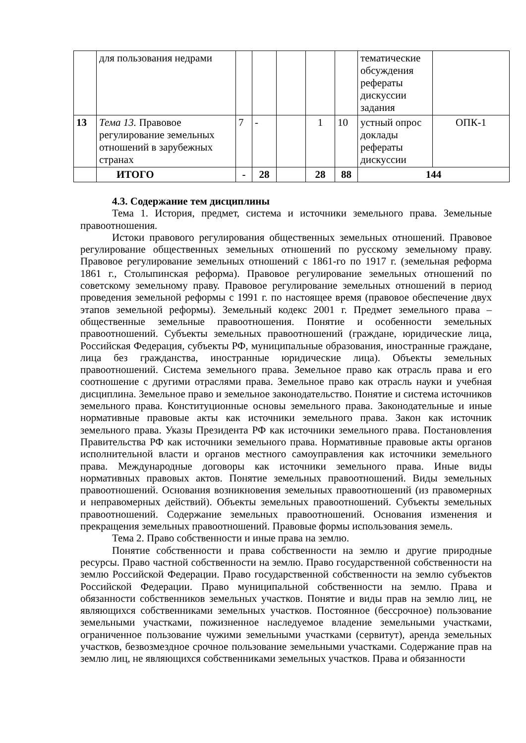| | для пользования недрами | | | | | | тематические обсуждения рефераты дискуссии задания | |
| 13 | Тема 13. Правовое регулирование земельных отношений в зарубежных странах | 7 | - | | 1 | 10 | устный опрос доклады рефераты дискуссии | ОПК-1 |
| | ИТОГО | - | 28 | | 28 | 88 | 144 | |
4.3. Содержание тем дисциплины
Тема 1. История, предмет, система и источники земельного права. Земельные правоотношения.
Истоки правового регулирования общественных земельных отношений. Правовое регулирование общественных земельных отношений по русскому земельному праву. Правовое регулирование земельных отношений с 1861-го по 1917 г. (земельная реформа 1861 г., Столыпинская реформа). Правовое регулирование земельных отношений по советскому земельному праву. Правовое регулирование земельных отношений в период проведения земельной реформы с 1991 г. по настоящее время (правовое обеспечение двух этапов земельной реформы). Земельный кодекс 2001 г. Предмет земельного права – общественные земельные правоотношения. Понятие и особенности земельных правоотношений. Субъекты земельных правоотношений (граждане, юридические лица, Российская Федерация, субъекты РФ, муниципальные образования, иностранные граждане, лица без гражданства, иностранные юридические лица). Объекты земельных правоотношений. Система земельного права. Земельное право как отрасль права и его соотношение с другими отраслями права. Земельное право как отрасль науки и учебная дисциплина. Земельное право и земельное законодательство. Понятие и система источников земельного права. Конституционные основы земельного права. Законодательные и иные нормативные правовые акты как источники земельного права. Закон как источник земельного права. Указы Президента РФ как источники земельного права. Постановления Правительства РФ как источники земельного права. Нормативные правовые акты органов исполнительной власти и органов местного самоуправления как источники земельного права. Международные договоры как источники земельного права. Иные виды нормативных правовых актов. Понятие земельных правоотношений. Виды земельных правоотношений. Основания возникновения земельных правоотношений (из правомерных и неправомерных действий). Объекты земельных правоотношений. Субъекты земельных правоотношений. Содержание земельных правоотношений. Основания изменения и прекращения земельных правоотношений. Правовые формы использования земель.
Тема 2. Право собственности и иные права на землю.
Понятие собственности и права собственности на землю и другие природные ресурсы. Право частной собственности на землю. Право государственной собственности на землю Российской Федерации. Право государственной собственности на землю субъектов Российской Федерации. Право муниципальной собственности на землю. Права и обязанности собственников земельных участков. Понятие и виды прав на землю лиц, не являющихся собственниками земельных участков. Постоянное (бессрочное) пользование земельными участками, пожизненное наследуемое владение земельными участками, ограниченное пользование чужими земельными участками (сервитут), аренда земельных участков, безвозмездное срочное пользование земельными участками. Содержание прав на землю лиц, не являющихся собственниками земельных участков. Права и обязанности